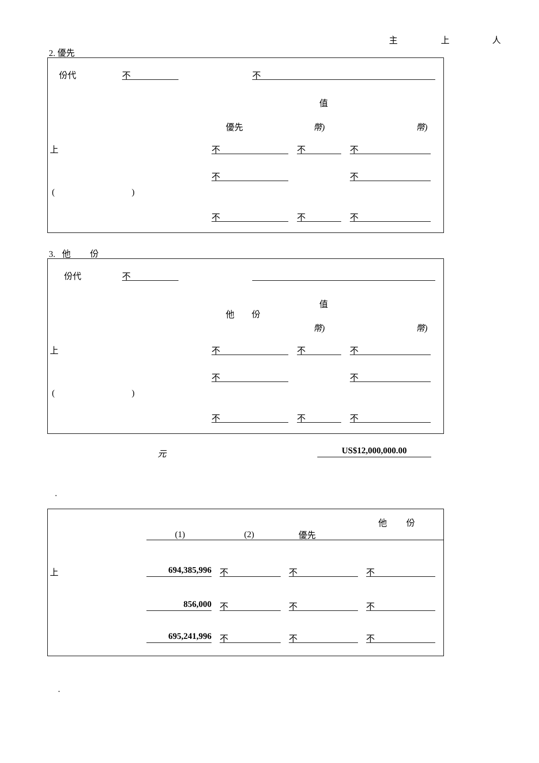主 上 人
2. 優先
份代 不 不
值
優先 幣) 幣)
上 不 不 不
不 不
( )
不 不 不
3. 他 份
份代 不
值
他 份
幣) 幣)
上 不 不 不
不 不
( )
不 不 不
元 US$12,000,000.00
.
他 份
(1) (2) 優先
上 694,385,996 不 不 不
856,000 不 不 不
695,241,996 不 不 不
.